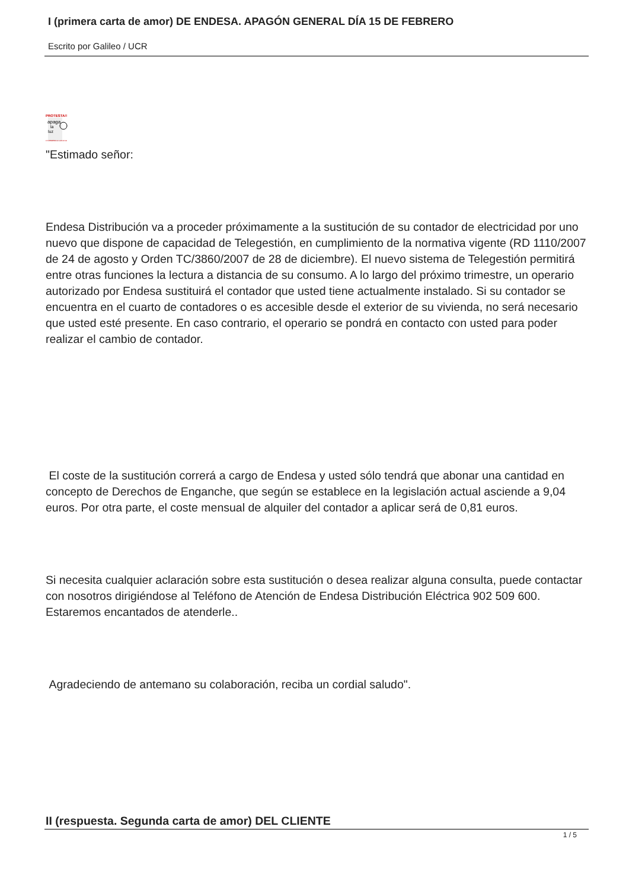I (primera carta de amor) DE ENDESA. APAGÓN GENERAL DÍA 15 DE FEBRERO
Escrito por Galileo / UCR
PROTESTA!!
apaga
la
luz
15 FEBRERO A LAS 22:00
"Estimado señor:
Endesa Distribución va a proceder próximamente a la sustitución de su contador de electricidad por uno nuevo que dispone de capacidad de Telegestión, en cumplimiento de la normativa vigente (RD 1110/2007 de 24 de agosto y Orden TC/3860/2007 de 28 de diciembre). El nuevo sistema de Telegestión permitirá entre otras funciones la lectura a distancia de su consumo. A lo largo del próximo trimestre, un operario autorizado por Endesa sustituirá el contador que usted tiene actualmente instalado. Si su contador se encuentra en el cuarto de contadores o es accesible desde el exterior de su vivienda, no será necesario que usted esté presente. En caso contrario, el operario se pondrá en contacto con usted para poder realizar el cambio de contador.
El coste de la sustitución correrá a cargo de Endesa y usted sólo tendrá que abonar una cantidad en concepto de Derechos de Enganche, que según se establece en la legislación actual asciende a 9,04 euros. Por otra parte, el coste mensual de alquiler del contador a aplicar será de 0,81 euros.
Si necesita cualquier aclaración sobre esta sustitución o desea realizar alguna consulta, puede contactar con nosotros dirigiéndose al Teléfono de Atención de Endesa Distribución Eléctrica 902 509 600. Estaremos encantados de atenderle..
Agradeciendo de antemano su colaboración, reciba un cordial saludo".
II (respuesta. Segunda carta de amor) DEL CLIENTE
1 / 5